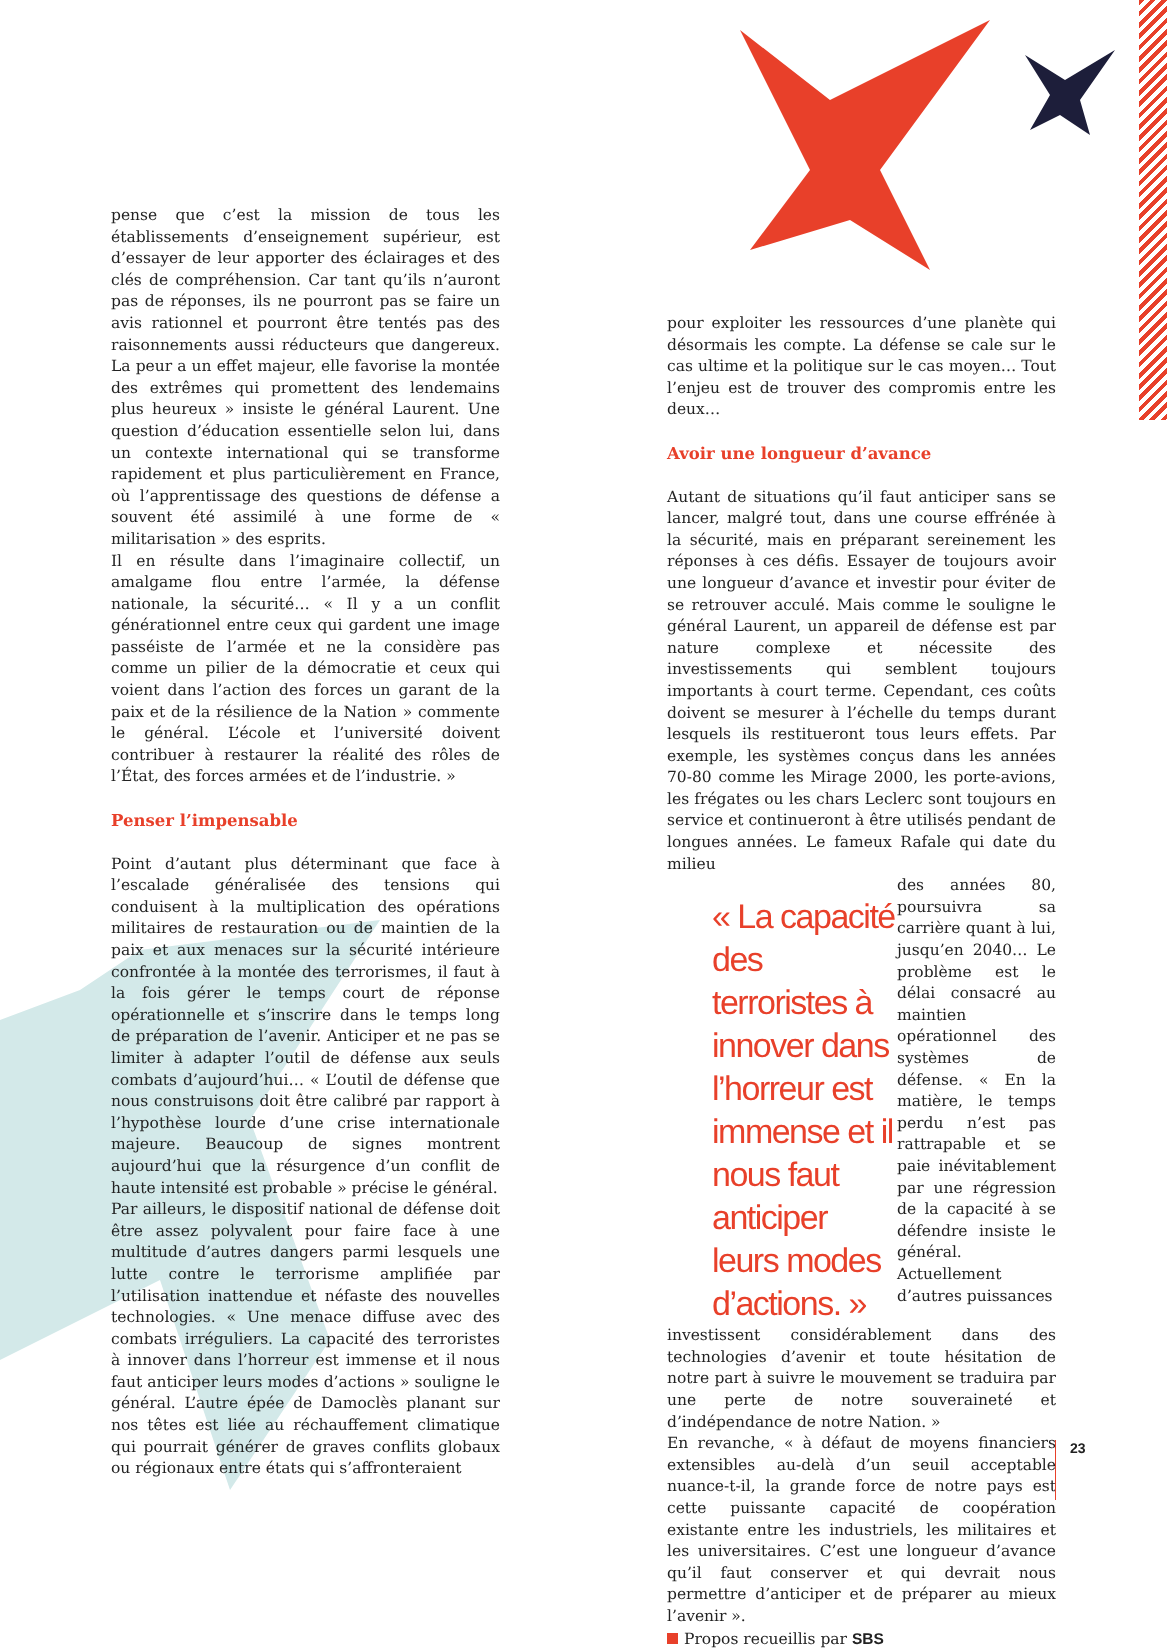pense que c’est la mission de tous les établissements d’enseignement supérieur, est d’essayer de leur apporter des éclairages et des clés de compréhension. Car tant qu’ils n’auront pas de réponses, ils ne pourront pas se faire un avis rationnel et pourront être tentés pas des raisonnements aussi réducteurs que dangereux. La peur a un effet majeur, elle favorise la montée des extrêmes qui promettent des lendemains plus heureux » insiste le général Laurent. Une question d’éducation essentielle selon lui, dans un contexte international qui se transforme rapidement et plus particulièrement en France, où l’apprentissage des questions de défense a souvent été assimilé à une forme de « militarisation » des esprits.
Il en résulte dans l’imaginaire collectif, un amalgame flou entre l’armée, la défense nationale, la sécurité… « Il y a un conflit générationnel entre ceux qui gardent une image passéiste de l’armée et ne la considère pas comme un pilier de la démocratie et ceux qui voient dans l’action des forces un garant de la paix et de la résilience de la Nation » commente le général. L’école et l’université doivent contribuer à restaurer la réalité des rôles de l’État, des forces armées et de l’industrie. »
Penser l’impensable
Point d’autant plus déterminant que face à l’escalade généralisée des tensions qui conduisent à la multiplication des opérations militaires de restauration ou de maintien de la paix et aux menaces sur la sécurité intérieure confrontée à la montée des terrorismes, il faut à la fois gérer le temps court de réponse opérationnelle et s’inscrire dans le temps long de préparation de l’avenir. Anticiper et ne pas se limiter à adapter l’outil de défense aux seuls combats d’aujourd’hui… « L’outil de défense que nous construisons doit être calibré par rapport à l’hypothèse lourde d’une crise internationale majeure. Beaucoup de signes montrent aujourd’hui que la résurgence d’un conflit de haute intensité est probable » précise le général.
Par ailleurs, le dispositif national de défense doit être assez polyvalent pour faire face à une multitude d’autres dangers parmi lesquels une lutte contre le terrorisme amplifiée par l’utilisation inattendue et néfaste des nouvelles technologies. « Une menace diffuse avec des combats irréguliers. La capacité des terroristes à innover dans l’horreur est immense et il nous faut anticiper leurs modes d’actions » souligne le général. L’autre épée de Damoclès planant sur nos têtes est liée au réchauffement climatique qui pourrait générer de graves conflits globaux ou régionaux entre états qui s’affronteraient
pour exploiter les ressources d’une planète qui désormais les compte. La défense se cale sur le cas ultime et la politique sur le cas moyen… Tout l’enjeu est de trouver des compromis entre les deux…
Avoir une longueur d’avance
Autant de situations qu’il faut anticiper sans se lancer, malgré tout, dans une course effrénée à la sécurité, mais en préparant sereinement les réponses à ces défis. Essayer de toujours avoir une longueur d’avance et investir pour éviter de se retrouver acculé. Mais comme le souligne le général Laurent, un appareil de défense est par nature complexe et nécessite des investissements qui semblent toujours importants à court terme. Cependant, ces coûts doivent se mesurer à l’échelle du temps durant lesquels ils restitueront tous leurs effets. Par exemple, les systèmes conçus dans les années 70-80 comme les Mirage 2000, les porte-avions, les frégates ou les chars Leclerc sont toujours en service et continueront à être utilisés pendant de longues années. Le fameux Rafale qui date du milieu
« La capacité des terroristes à innover dans l’horreur est immense et il nous faut anticiper leurs modes d’actions. »
des années 80, poursuivra sa carrière quant à lui, jusqu’en 2040… Le problème est le délai consacré au maintien opérationnel des systèmes de défense. « En la matière, le temps perdu n’est pas rattrapable et se paie inévitablement par une régression de la capacité à se défendre insiste le général. Actuellement d’autres puissances
investissent considérablement dans des technologies d’avenir et toute hésitation de notre part à suivre le mouvement se traduira par une perte de notre souveraineté et d’indépendance de notre Nation. »
En revanche, « à défaut de moyens financiers extensibles au-delà d’un seuil acceptable nuance-t-il, la grande force de notre pays est cette puissante capacité de coopération existante entre les industriels, les militaires et les universitaires. C’est une longueur d’avance qu’il faut conserver et qui devrait nous permettre d’anticiper et de préparer au mieux l’avenir ».
Propos recueillis par SBS
23